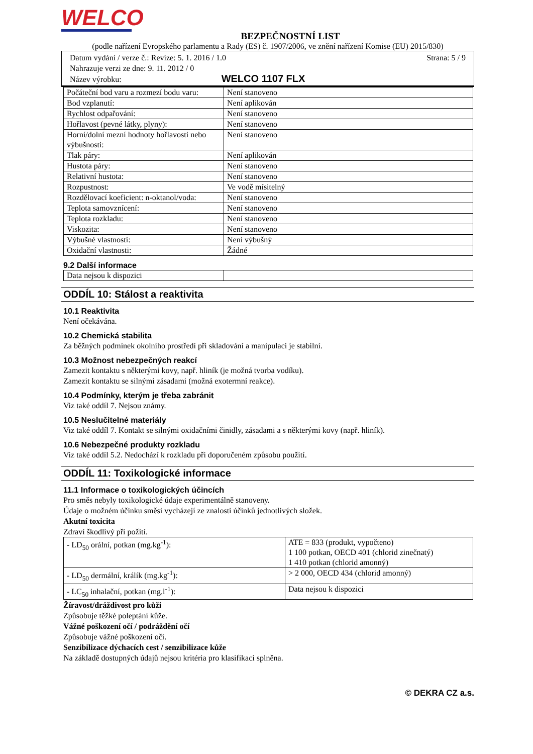WELCO
BEZPEČNOSTNÍ LIST
(podle nařízení Evropského parlamentu a Rady (ES) č. 1907/2006, ve znění nařízení Komise (EU) 2015/830)
Datum vydání / verze č.: Revize: 5. 1. 2016 / 1.0 Strana: 5 / 9
Nahrazuje verzi ze dne: 9. 11. 2012 / 0
Název výrobku: WELCO 1107 FLX
| Počáteční bod varu a rozmezí bodu varu: | Není stanoveno |
| Bod vzplanutí: | Není aplikován |
| Rychlost odpařování: | Není stanoveno |
| Hořlavost (pevné látky, plyny): | Není stanoveno |
| Horní/dolní mezní hodnoty hořlavosti nebo výbušnosti: | Není stanoveno |
| Tlak páry: | Není aplikován |
| Hustota páry: | Není stanoveno |
| Relativní hustota: | Není stanoveno |
| Rozpustnost: | Ve vodě mísitelný |
| Rozdělovací koeficient: n-oktanol/voda: | Není stanoveno |
| Teplota samovznícení: | Není stanoveno |
| Teplota rozkladu: | Není stanoveno |
| Viskozita: | Není stanoveno |
| Výbušné vlastnosti: | Není výbušný |
| Oxidační vlastnosti: | Žádné |
9.2 Další informace
| Data nejsou k dispozici | |
ODDÍL 10: Stálost a reaktivita
10.1 Reaktivita
Není očekávána.
10.2 Chemická stabilita
Za běžných podmínek okolního prostředí při skladování a manipulaci je stabilní.
10.3 Možnost nebezpečných reakcí
Zamezit kontaktu s některými kovy, např. hliník (je možná tvorba vodíku).
Zamezit kontaktu se silnými zásadami (možná exotermní reakce).
10.4 Podmínky, kterým je třeba zabránit
Viz také oddíl 7. Nejsou známy.
10.5 Neslučitelné materiály
Viz také oddíl 7. Kontakt se silnými oxidačními činidly, zásadami a s některými kovy (např. hliník).
10.6 Nebezpečné produkty rozkladu
Viz také oddíl 5.2. Nedochází k rozkladu při doporučeném způsobu použití.
ODDÍL 11: Toxikologické informace
11.1 Informace o toxikologických účincích
Pro směs nebyly toxikologické údaje experimentálně stanoveny.
Údaje o možném účinku směsi vycházejí ze znalosti účinků jednotlivých složek.
Akutní toxicita
Zdraví škodlivý při požití.
| - LD<sub>50</sub> orální, potkan (mg.kg<sup>-1</sup>): | ATE = 833 (produkt, vypočteno) 1 100 potkan, OECD 401 (chlorid zinečnatý) 1 410 potkan (chlorid amonný) |
| - LD<sub>50</sub> dermální, králík (mg.kg<sup>-1</sup>): | > 2 000, OECD 434 (chlorid amonný) |
| - LC<sub>50</sub> inhalační, potkan (mg.l<sup>-1</sup>): | Data nejsou k dispozici |
Žíravost/dráždivost pro kůži
Způsobuje těžké poleptání kůže.
Vážné poškození očí / podráždění očí
Způsobuje vážné poškození očí.
Senzibilizace dýchacích cest / senzibilizace kůže
Na základě dostupných údajů nejsou kritéria pro klasifikaci splněna.
© DEKRA CZ a.s.